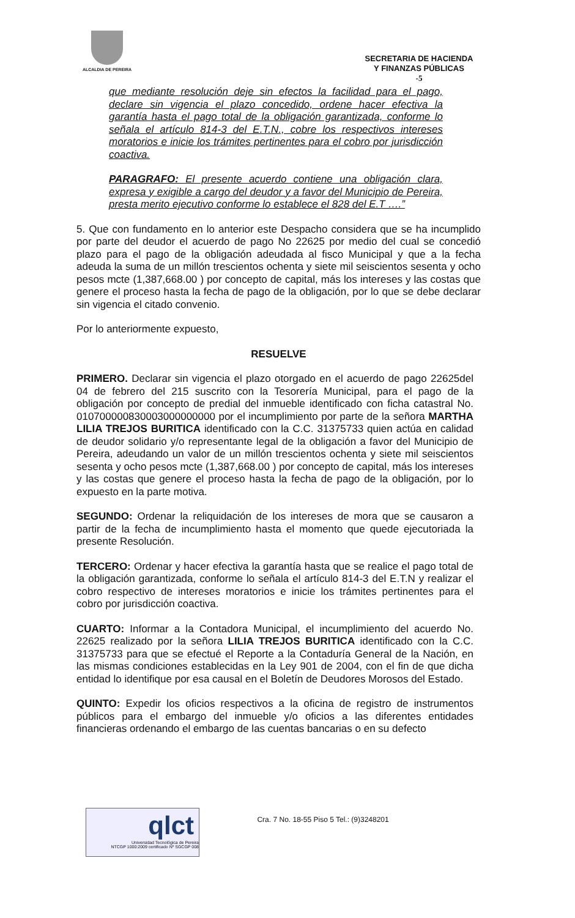ALCALDIA DE PEREIRA
SECRETARIA DE HACIENDA
Y FINANZAS PÚBLICAS
-5
que mediante resolución deje sin efectos la facilidad para el pago, declare sin vigencia el plazo concedido, ordene hacer efectiva la garantía hasta el pago total de la obligación garantizada, conforme lo señala el artículo 814-3 del E.T.N., cobre los respectivos intereses moratorios e inicie los trámites pertinentes para el cobro por jurisdicción coactiva.
PARAGRAFO: El presente acuerdo contiene una obligación clara, expresa y exigible a cargo del deudor y a favor del Municipio de Pereira, presta merito ejecutivo conforme lo establece el 828 del E.T ….”
5. Que con fundamento en lo anterior este Despacho considera que se ha incumplido por parte del deudor el acuerdo de pago No 22625 por medio del cual se concedió plazo para el pago de la obligación adeudada al fisco Municipal y que a la fecha adeuda la suma de un millón trescientos ochenta y siete mil seiscientos sesenta y ocho pesos mcte (1,387,668.00 ) por concepto de capital, más los intereses y las costas que genere el proceso hasta la fecha de pago de la obligación, por lo que se debe declarar sin vigencia el citado convenio.
Por lo anteriormente expuesto,
RESUELVE
PRIMERO. Declarar sin vigencia el plazo otorgado en el acuerdo de pago 22625del 04 de febrero del 215 suscrito con la Tesorería Municipal, para el pago de la obligación por concepto de predial del inmueble identificado con ficha catastral No. 010700000830003000000000 por el incumplimiento por parte de la señora MARTHA LILIA TREJOS BURITICA identificado con la C.C. 31375733 quien actúa en calidad de deudor solidario y/o representante legal de la obligación a favor del Municipio de Pereira, adeudando un valor de un millón trescientos ochenta y siete mil seiscientos sesenta y ocho pesos mcte (1,387,668.00 ) por concepto de capital, más los intereses y las costas que genere el proceso hasta la fecha de pago de la obligación, por lo expuesto en la parte motiva.
SEGUNDO: Ordenar la reliquidación de los intereses de mora que se causaron a partir de la fecha de incumplimiento hasta el momento que quede ejecutoriada la presente Resolución.
TERCERO: Ordenar y hacer efectiva la garantía hasta que se realice el pago total de la obligación garantizada, conforme lo señala el artículo 814-3 del E.T.N y realizar el cobro respectivo de intereses moratorios e inicie los trámites pertinentes para el cobro por jurisdicción coactiva.
CUARTO: Informar a la Contadora Municipal, el incumplimiento del acuerdo No. 22625 realizado por la señora LILIA TREJOS BURITICA identificado con la C.C. 31375733 para que se efectué el Reporte a la Contaduría General de la Nación, en las mismas condiciones establecidas en la Ley 901 de 2004, con el fin de que dicha entidad lo identifique por esa causal en el Boletín de Deudores Morosos del Estado.
QUINTO: Expedir los oficios respectivos a la oficina de registro de instrumentos públicos para el embargo del inmueble y/o oficios a las diferentes entidades financieras ordenando el embargo de las cuentas bancarias o en su defecto
qlct Universidad Tecnológica de Pereira
NTCGP 1000:2009 certificado Nº SGCGP 008
Cra. 7 No. 18-55 Piso 5 Tel.: (9)3248201